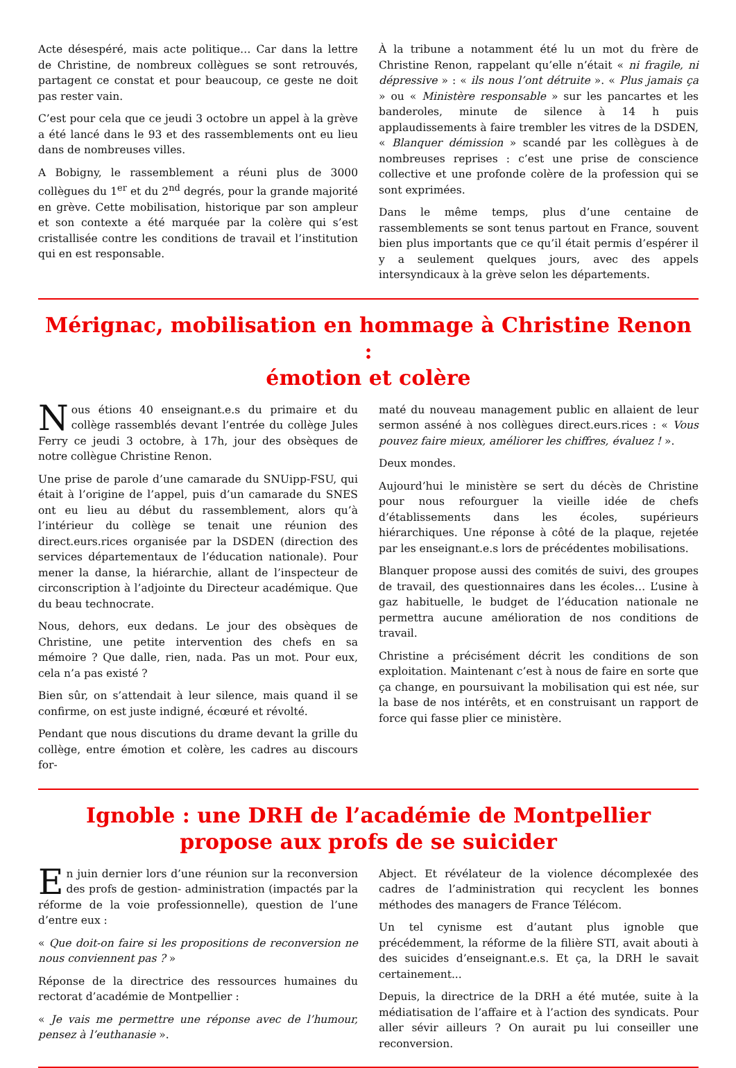Acte désespéré, mais acte politique… Car dans la lettre de Christine, de nombreux collègues se sont retrouvés, partagent ce constat et pour beaucoup, ce geste ne doit pas rester vain.
C’est pour cela que ce jeudi 3 octobre un appel à la grève a été lancé dans le 93 et des rassemblements ont eu lieu dans de nombreuses villes.
A Bobigny, le rassemblement a réuni plus de 3000 collègues du 1<sup>er</sup> et du 2<sup>nd</sup> degrés, pour la grande majorité en grève. Cette mobilisation, historique par son ampleur et son contexte a été marquée par la colère qui s’est cristallisée contre les conditions de travail et l’institution qui en est responsable.
À la tribune a notamment été lu un mot du frère de Christine Renon, rappelant qu’elle n’était « ni fragile, ni dépressive » : « ils nous l’ont détruite ». « Plus jamais ça » ou « Ministère responsable » sur les pancartes et les banderoles, minute de silence à 14 h puis applaudissements à faire trembler les vitres de la DSDEN, « Blanquer démission » scandé par les collègues à de nombreuses reprises : c’est une prise de conscience collective et une profonde colère de la profession qui se sont exprimées.
Dans le même temps, plus d’une centaine de rassemblements se sont tenus partout en France, souvent bien plus importants que ce qu’il était permis d’espérer il y a seulement quelques jours, avec des appels intersyndicaux à la grève selon les départements.
Mérignac, mobilisation en hommage à Christine Renon :
émotion et colère
Nous étions 40 enseignant.e.s du primaire et du collège rassemblés devant l’entrée du collège Jules Ferry ce jeudi 3 octobre, à 17h, jour des obsèques de notre collègue Christine Renon.
Une prise de parole d’une camarade du SNUipp-FSU, qui était à l’origine de l’appel, puis d’un camarade du SNES ont eu lieu au début du rassemblement, alors qu’à l’intérieur du collège se tenait une réunion des direct.eurs.rices organisée par la DSDEN (direction des services départementaux de l’éducation nationale). Pour mener la danse, la hiérarchie, allant de l’inspecteur de circonscription à l’adjointe du Directeur académique. Que du beau technocrate.
Nous, dehors, eux dedans. Le jour des obsèques de Christine, une petite intervention des chefs en sa mémoire ? Que dalle, rien, nada. Pas un mot. Pour eux, cela n’a pas existé ?
Bien sûr, on s’attendait à leur silence, mais quand il se confirme, on est juste indigné, écœuré et révolté.
Pendant que nous discutions du drame devant la grille du collège, entre émotion et colère, les cadres au discours for-
maté du nouveau management public en allaient de leur sermon asséné à nos collègues direct.eurs.rices : « Vous pouvez faire mieux, améliorer les chiffres, évaluez ! ».
Deux mondes.
Aujourd’hui le ministère se sert du décès de Christine pour nous refourguer la vieille idée de chefs d’établissements dans les écoles, supérieurs hiérarchiques. Une réponse à côté de la plaque, rejetée par les enseignant.e.s lors de précédentes mobilisations.
Blanquer propose aussi des comités de suivi, des groupes de travail, des questionnaires dans les écoles… L’usine à gaz habituelle, le budget de l’éducation nationale ne permettra aucune amélioration de nos conditions de travail.
Christine a précisément décrit les conditions de son exploitation. Maintenant c’est à nous de faire en sorte que ça change, en poursuivant la mobilisation qui est née, sur la base de nos intérêts, et en construisant un rapport de force qui fasse plier ce ministère.
Ignoble : une DRH de l’académie de Montpellier
propose aux profs de se suicider
En juin dernier lors d’une réunion sur la reconversion des profs de gestion- administration (impactés par la réforme de la voie professionnelle), question de l’une d’entre eux :
« Que doit-on faire si les propositions de reconversion ne nous conviennent pas ? »
Réponse de la directrice des ressources humaines du rectorat d’académie de Montpellier :
« Je vais me permettre une réponse avec de l’humour, pensez à l’euthanasie ».
Abject. Et révélateur de la violence décomplexée des cadres de l’administration qui recyclent les bonnes méthodes des managers de France Télécom.
Un tel cynisme est d’autant plus ignoble que précédemment, la réforme de la filière STI, avait abouti à des suicides d’enseignant.e.s. Et ça, la DRH le savait certainement...
Depuis, la directrice de la DRH a été mutée, suite à la médiatisation de l’affaire et à l’action des syndicats. Pour aller sévir ailleurs ? On aurait pu lui conseiller une reconversion.